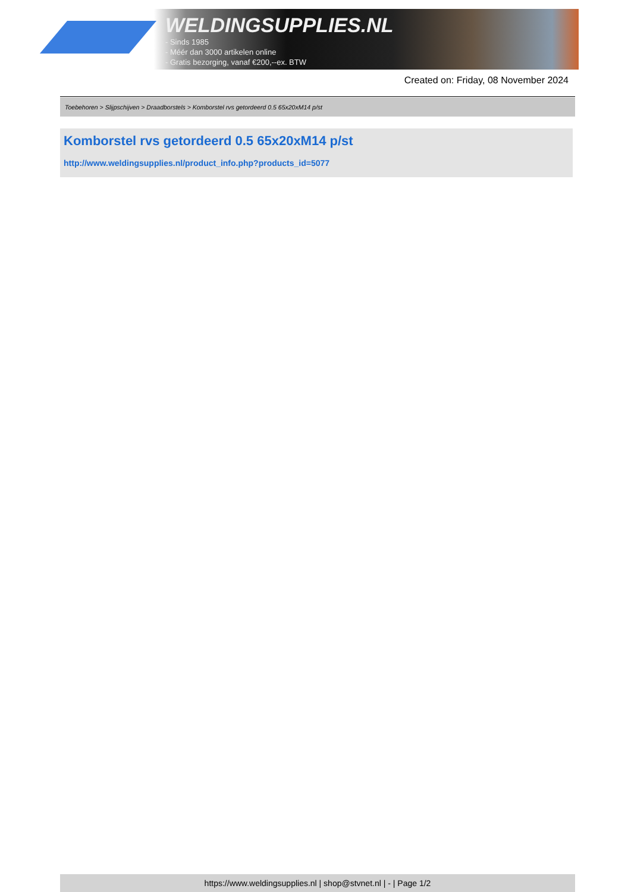WELDINGSUPPLIES.NL
- Sinds 1985
- Méér dan 3000 artikelen online
- Gratis bezorging, vanaf €200,--ex. BTW
Created on: Friday, 08 November 2024
Toebehoren > Slijpschijven > Draadborstels > Komborstel rvs getordeerd 0.5 65x20xM14 p/st
Komborstel rvs getordeerd 0.5 65x20xM14 p/st
http://www.weldingsupplies.nl/product_info.php?products_id=5077
https://www.weldingsupplies.nl | shop@stvnet.nl | - | Page 1/2